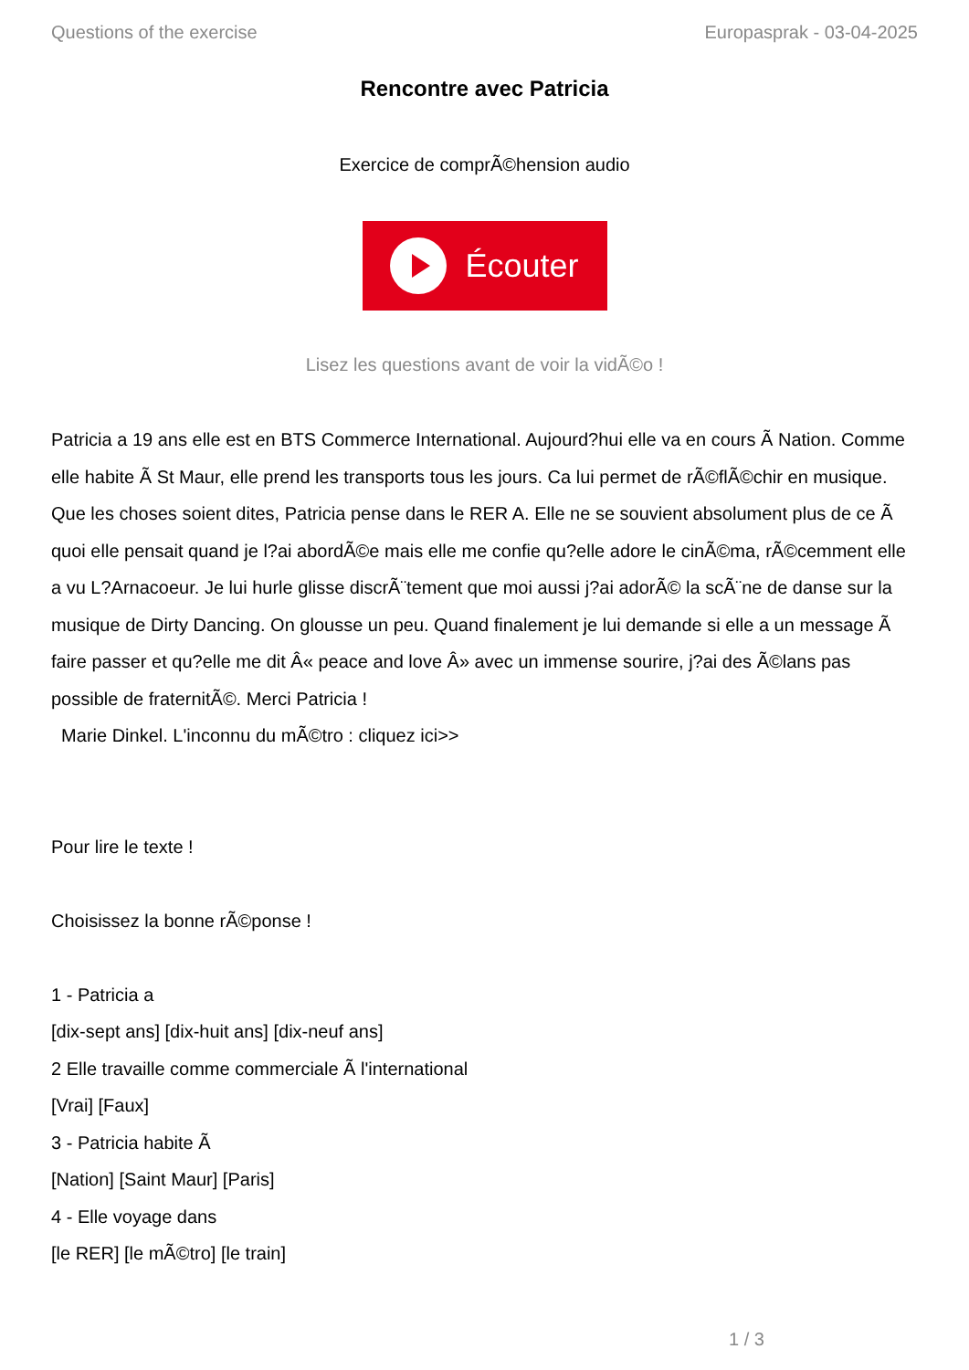Questions of the exercise Europasprak - 03-04-2025
Rencontre avec Patricia
Exercice de comprÃ©hension audio
Écouter
Lisez les questions avant de voir la vidÃ©o !
Patricia a 19 ans elle est en BTS Commerce International. Aujourd?hui elle va en cours Ã Nation. Comme elle habite Ã St Maur, elle prend les transports tous les jours. Ca lui permet de rÃ©flÃ©chir en musique. Que les choses soient dites, Patricia pense dans le RER A. Elle ne se souvient absolument plus de ce Ã quoi elle pensait quand je l?ai abordÃ©e mais elle me confie qu?elle adore le cinÃ©ma, rÃ©cemment elle a vu L?Arnacoeur. Je lui hurle glisse discrÃ¨tement que moi aussi j?ai adorÃ© la scÃ¨ne de danse sur la musique de Dirty Dancing. On glousse un peu. Quand finalement je lui demande si elle a un message Ã faire passer et qu?elle me dit Â« peace and love Â» avec un immense sourire, j?ai des Ã©lans pas possible de fraternitÃ©. Merci Patricia !
Marie Dinkel. L'inconnu du mÃ©tro : cliquez ici>>
Pour lire le texte !
Choisissez la bonne rÃ©ponse !
1 - Patricia a
[dix-sept ans] [dix-huit ans] [dix-neuf ans]
2 Elle travaille comme commerciale Ã l'international
[Vrai] [Faux]
3 - Patricia habite Ã
[Nation] [Saint Maur] [Paris]
4 - Elle voyage dans
[le RER] [le mÃ©tro] [le train]
1 / 3